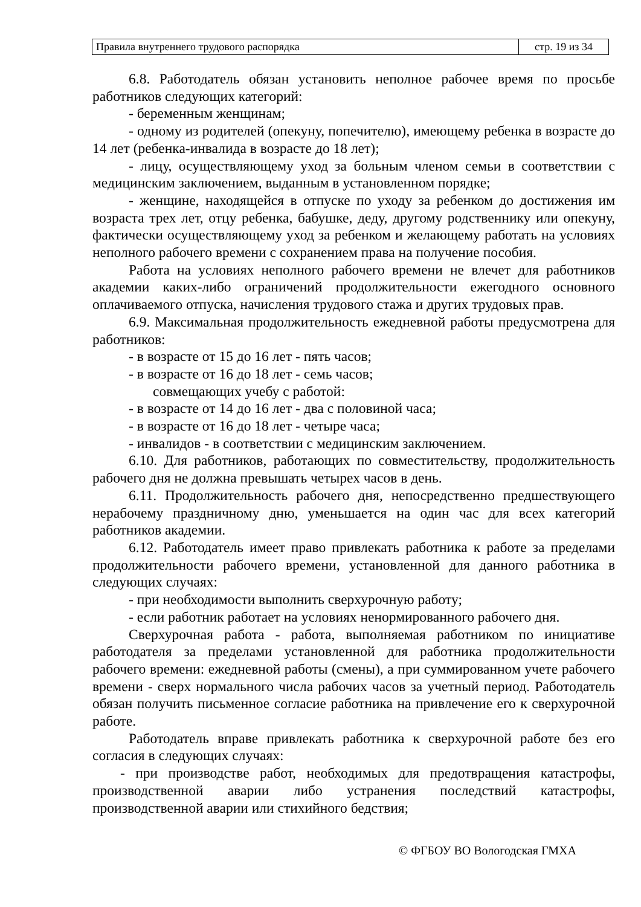| Правила внутреннего трудового распорядка | стр. 19 из 34 |
6.8. Работодатель обязан установить неполное рабочее время по просьбе работников следующих категорий:
- беременным женщинам;
- одному из родителей (опекуну, попечителю), имеющему ребенка в возрасте до 14 лет (ребенка-инвалида в возрасте до 18 лет);
- лицу, осуществляющему уход за больным членом семьи в соответствии с медицинским заключением, выданным в установленном порядке;
- женщине, находящейся в отпуске по уходу за ребенком до достижения им возраста трех лет, отцу ребенка, бабушке, деду, другому родственнику или опекуну, фактически осуществляющему уход за ребенком и желающему работать на условиях неполного рабочего времени с сохранением права на получение пособия.
Работа на условиях неполного рабочего времени не влечет для работников академии каких-либо ограничений продолжительности ежегодного основного оплачиваемого отпуска, начисления трудового стажа и других трудовых прав.
6.9. Максимальная продолжительность ежедневной работы предусмотрена для работников:
- в возрасте от 15 до 16 лет - пять часов;
- в возрасте от 16 до 18 лет - семь часов;
совмещающих учебу с работой:
- в возрасте от 14 до 16 лет - два с половиной часа;
- в возрасте от 16 до 18 лет - четыре часа;
- инвалидов - в соответствии с медицинским заключением.
6.10. Для работников, работающих по совместительству, продолжительность рабочего дня не должна превышать четырех часов в день.
6.11. Продолжительность рабочего дня, непосредственно предшествующего нерабочему праздничному дню, уменьшается на один час для всех категорий работников академии.
6.12. Работодатель имеет право привлекать работника к работе за пределами продолжительности рабочего времени, установленной для данного работника в следующих случаях:
- при необходимости выполнить сверхурочную работу;
- если работник работает на условиях ненормированного рабочего дня.
Сверхурочная работа - работа, выполняемая работником по инициативе работодателя за пределами установленной для работника продолжительности рабочего времени: ежедневной работы (смены), а при суммированном учете рабочего времени - сверх нормального числа рабочих часов за учетный период. Работодатель обязан получить письменное согласие работника на привлечение его к сверхурочной работе.
Работодатель вправе привлекать работника к сверхурочной работе без его согласия в следующих случаях:
- при производстве работ, необходимых для предотвращения катастрофы, производственной аварии либо устранения последствий катастрофы, производственной аварии или стихийного бедствия;
© ФГБОУ ВО Вологодская ГМХА